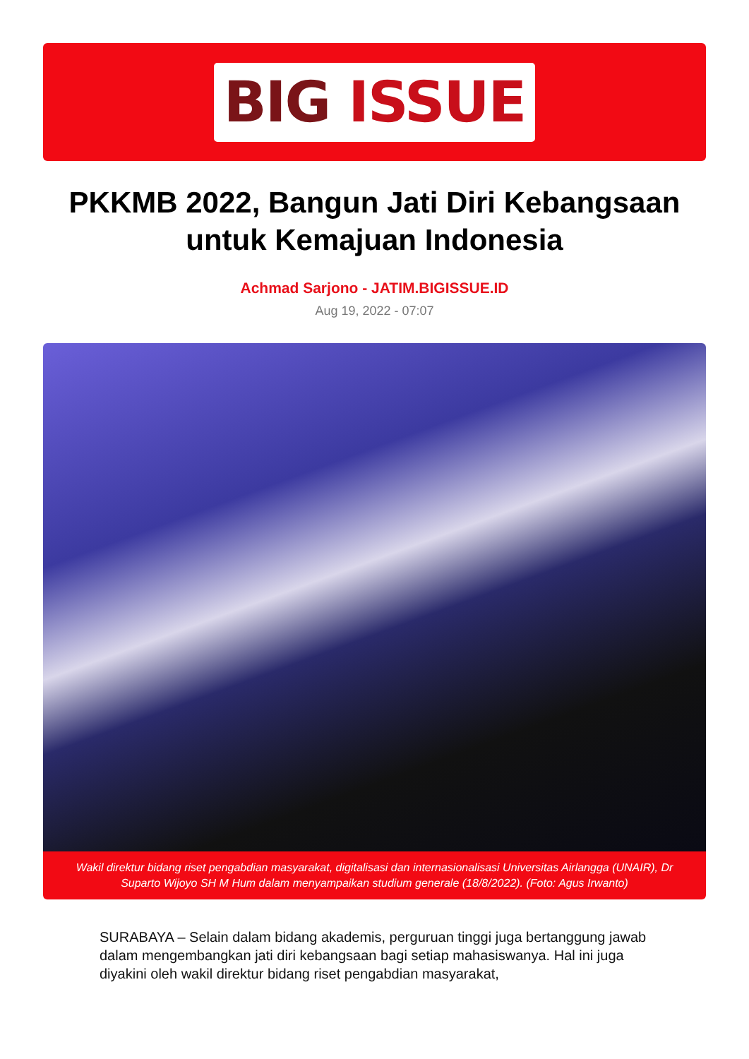BIG ISSUE
PKKMB 2022, Bangun Jati Diri Kebangsaan untuk Kemajuan Indonesia
Achmad Sarjono - JATIM.BIGISSUE.ID
Aug 19, 2022 - 07:07
Wakil direktur bidang riset pengabdian masyarakat, digitalisasi dan internasionalisasi Universitas Airlangga (UNAIR), Dr Suparto Wijoyo SH M Hum dalam menyampaikan studium generale (18/8/2022). (Foto: Agus Irwanto)
SURABAYA – Selain dalam bidang akademis, perguruan tinggi juga bertanggung jawab dalam mengembangkan jati diri kebangsaan bagi setiap mahasiswanya. Hal ini juga diyakini oleh wakil direktur bidang riset pengabdian masyarakat,